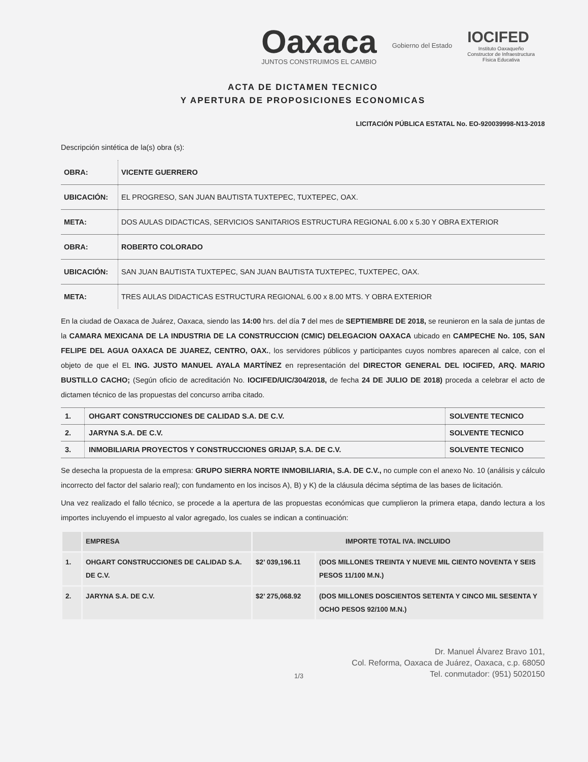Oaxaca
JUNTOS CONSTRUIMOS EL CAMBIO
Gobierno del Estado
IOCIFED
Instituto Oaxaqueño
Constructor de Infraestructura
Física Educativa
ACTA DE DICTAMEN TECNICO
Y APERTURA DE PROPOSICIONES ECONOMICAS
LICITACIÓN PÚBLICA ESTATAL No. EO-920039998-N13-2018
Descripción sintética de la(s) obra (s):
| OBRA: | VICENTE GUERRERO |
| UBICACIÓN: | EL PROGRESO, SAN JUAN BAUTISTA TUXTEPEC, TUXTEPEC, OAX. |
| META: | DOS AULAS DIDACTICAS, SERVICIOS SANITARIOS ESTRUCTURA REGIONAL 6.00 x 5.30 Y OBRA EXTERIOR |
| OBRA: | ROBERTO COLORADO |
| UBICACIÓN: | SAN JUAN BAUTISTA TUXTEPEC, SAN JUAN BAUTISTA TUXTEPEC, TUXTEPEC, OAX. |
| META: | TRES AULAS DIDACTICAS ESTRUCTURA REGIONAL 6.00 x 8.00 MTS. Y OBRA EXTERIOR |
En la ciudad de Oaxaca de Juárez, Oaxaca, siendo las 14:00 hrs. del día 7 del mes de SEPTIEMBRE DE 2018, se reunieron en la sala de juntas de la CAMARA MEXICANA DE LA INDUSTRIA DE LA CONSTRUCCION (CMIC) DELEGACION OAXACA ubicado en CAMPECHE No. 105, SAN FELIPE DEL AGUA OAXACA DE JUAREZ, CENTRO, OAX., los servidores públicos y participantes cuyos nombres aparecen al calce, con el objeto de que el EL ING. JUSTO MANUEL AYALA MARTÍNEZ en representación del DIRECTOR GENERAL DEL IOCIFED, ARQ. MARIO BUSTILLO CACHO; (Según oficio de acreditación No. IOCIFED/UIC/304/2018, de fecha 24 DE JULIO DE 2018) proceda a celebrar el acto de dictamen técnico de las propuestas del concurso arriba citado.
| 1. | OHGART CONSTRUCCIONES DE CALIDAD S.A. DE C.V. | SOLVENTE TECNICO |
| 2. | JARYNA S.A. DE C.V. | SOLVENTE TECNICO |
| 3. | INMOBILIARIA PROYECTOS Y CONSTRUCCIONES GRIJAP, S.A. DE C.V. | SOLVENTE TECNICO |
Se desecha la propuesta de la empresa: GRUPO SIERRA NORTE INMOBILIARIA, S.A. DE C.V., no cumple con el anexo No. 10 (análisis y cálculo incorrecto del factor del salario real); con fundamento en los incisos A), B) y K) de la cláusula décima séptima de las bases de licitación.
Una vez realizado el fallo técnico, se procede a la apertura de las propuestas económicas que cumplieron la primera etapa, dando lectura a los importes incluyendo el impuesto al valor agregado, los cuales se indican a continuación:
| | EMPRESA | IMPORTE TOTAL IVA. INCLUIDO | |
| --- | --- | --- | --- |
| 1. | OHGART CONSTRUCCIONES DE CALIDAD S.A. DE C.V. | $2’ 039,196.11 | (DOS MILLONES TREINTA Y NUEVE MIL CIENTO NOVENTA Y SEIS PESOS 11/100 M.N.) |
| 2. | JARYNA S.A. DE C.V. | $2’ 275,068.92 | (DOS MILLONES DOSCIENTOS SETENTA Y CINCO MIL SESENTA Y OCHO PESOS 92/100 M.N.) |
1/3
Dr. Manuel Álvarez Bravo 101,
Col. Reforma, Oaxaca de Juárez, Oaxaca, c.p. 68050
Tel. conmutador: (951) 5020150